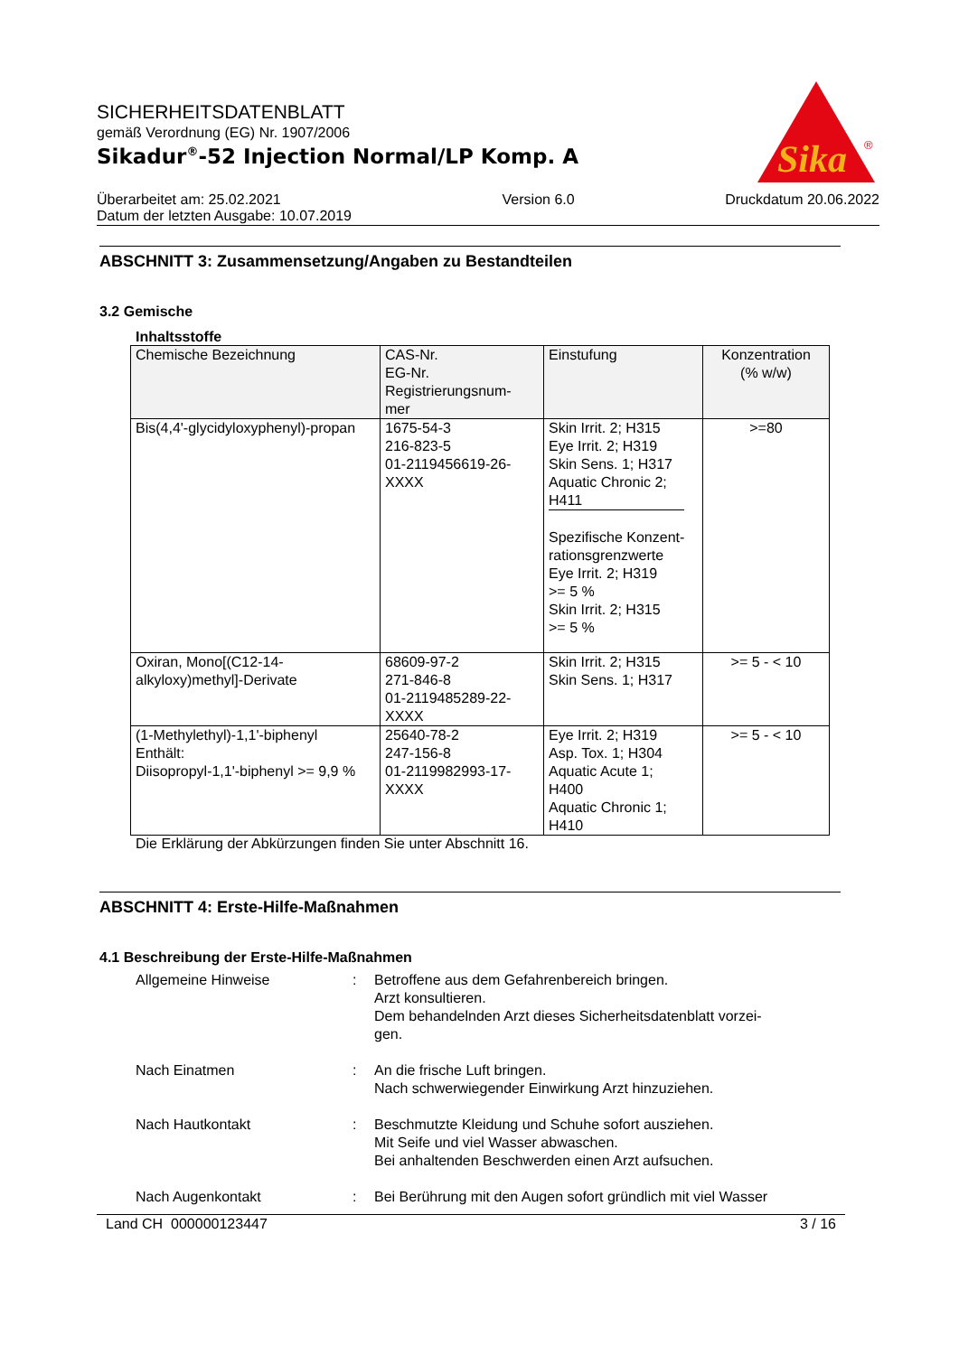Sika
®
SICHERHEITSDATENBLATT
gemäß Verordnung (EG) Nr. 1907/2006
Sikadur<sup>®</sup>-52 Injection Normal/LP Komp. A
Überarbeitet am: 25.02.2021
Datum der letzten Ausgabe: 10.07.2019
Version 6.0 Druckdatum 20.06.2022
ABSCHNITT 3: Zusammensetzung/Angaben zu Bestandteilen
3.2 Gemische
Inhaltsstoffe
| Chemische Bezeichnung | CAS-Nr. EG-Nr. Registrierungsnum- mer | Einstufung | Konzentration (% w/w) |
| --- | --- | --- | --- |
| Bis(4,4'-glycidyloxyphenyl)-propan | 1675-54-3 216-823-5 01-2119456619-26- XXXX | Skin Irrit. 2; H315 Eye Irrit. 2; H319 Skin Sens. 1; H317 Aquatic Chronic 2; H411 Spezifische Konzent- rationsgrenzwerte Eye Irrit. 2; H319 >= 5 % Skin Irrit. 2; H315 >= 5 % | >=80 |
| Oxiran, Mono[(C12-14- alkyloxy)methyl]-Derivate | 68609-97-2 271-846-8 01-2119485289-22- XXXX | Skin Irrit. 2; H315 Skin Sens. 1; H317 | >= 5 - < 10 |
| (1-Methylethyl)-1,1'-biphenyl Enthält: Diisopropyl-1,1'-biphenyl >= 9,9 % | 25640-78-2 247-156-8 01-2119982993-17- XXXX | Eye Irrit. 2; H319 Asp. Tox. 1; H304 Aquatic Acute 1; H400 Aquatic Chronic 1; H410 | >= 5 - < 10 |
Die Erklärung der Abkürzungen finden Sie unter Abschnitt 16.
ABSCHNITT 4: Erste-Hilfe-Maßnahmen
4.1 Beschreibung der Erste-Hilfe-Maßnahmen
Allgemeine Hinweise : Betroffene aus dem Gefahrenbereich bringen.
Arzt konsultieren.
Dem behandelnden Arzt dieses Sicherheitsdatenblatt vorzei-
gen.
Nach Einatmen : An die frische Luft bringen.
Nach schwerwiegender Einwirkung Arzt hinzuziehen.
Nach Hautkontakt : Beschmutzte Kleidung und Schuhe sofort ausziehen.
Mit Seife und viel Wasser abwaschen.
Bei anhaltenden Beschwerden einen Arzt aufsuchen.
Nach Augenkontakt : Bei Berührung mit den Augen sofort gründlich mit viel Wasser
Land CH 000000123447 3 / 16